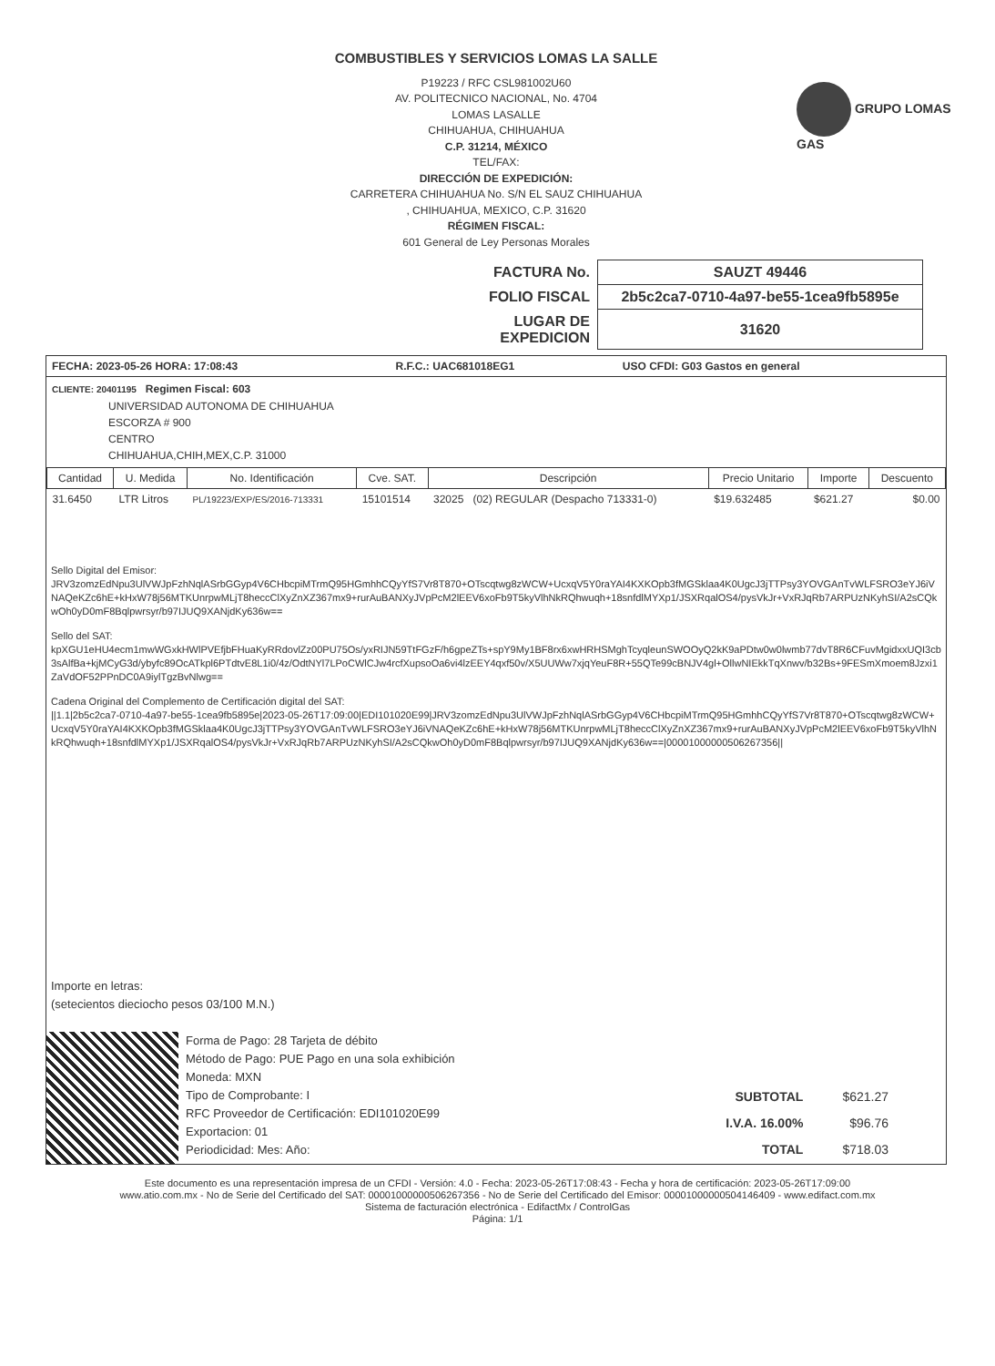COMBUSTIBLES Y SERVICIOS LOMAS LA SALLE
P19223 / RFC CSL981002U60
AV. POLITECNICO NACIONAL, No. 4704
LOMAS LASALLE
CHIHUAHUA, CHIHUAHUA
C.P. 31214, MÉXICO
TEL/FAX:
DIRECCIÓN DE EXPEDICIÓN:
CARRETERA CHIHUAHUA No. S/N EL SAUZ CHIHUAHUA
, CHIHUAHUA, MEXICO, C.P. 31620
RÉGIMEN FISCAL:
601 General de Ley Personas Morales
GRUPO LOMAS GAS
| FACTURA No. | SAUZT 49446 |
| FOLIO FISCAL | 2b5c2ca7-0710-4a97-be55-1cea9fb5895e |
| LUGAR DE EXPEDICION | 31620 |
| FECHA: 2023-05-26 HORA: 17:08:43 | R.F.C.: UAC681018EG1 | USO CFDI: G03 Gastos en general |
CLIENTE: 20401195 Regimen Fiscal: 603
UNIVERSIDAD AUTONOMA DE CHIHUAHUA
ESCORZA # 900
CENTRO
CHIHUAHUA,CHIH,MEX,C.P. 31000
| Cantidad | U. Medida | No. Identificación | Cve. SAT. | Descripción | Precio Unitario | Importe | Descuento |
| --- | --- | --- | --- | --- | --- | --- | --- |
| 31.6450 | LTR Litros | PL/19223/EXP/ES/2016-713331 | 15101514 | 32025 (02) REGULAR (Despacho 713331-0) | $19.632485 | $621.27 | $0.00 |
Sello Digital del Emisor:
JRV3zomzEdNpu3UlVWJpFzhNqlASrbGGyp4V6CHbcpiMTrmQ95HGmhhCQyYfS7Vr8T870+OTscqtwg8zWCW+UcxqV5Y0raYAI4KXKOpb3fMGSklaa4K0UgcJ3jTTPsy3YOVGAnTvWLFSRO3eYJ6iVNAQeKZc6hE+kHxW78j56MTKUnrpwMLjT8heccClXyZnXZ367mx9+rurAuBANXyJVpPcM2lEEV6xoFb9T5kyVlhNkRQhwuqh+18snfdlMYXp1/JSXRqalOS4/pysVkJr+VxRJqRb7ARPUzNKyhSI/A2sCQkwOh0yD0mF8Bqlpwrsyr/b97IJUQ9XANjdKy636w==
Sello del SAT:
kpXGU1eHU4ecm1mwWGxkHWlPVEfjbFHuaKyRRdovlZz00PU75Os/yxRIJN59TtFGzF/h6gpeZTs+spY9My1BF8rx6xwHRHSMghTcyqleunSWOOyQ2kK9aPDtw0w0lwmb77dvT8R6CFuvMgidxxUQI3cb3sAlfBa+kjMCyG3d/ybyfc89OcATkpl6PTdtvE8L1i0/4z/OdtNYl7LPoCWlCJw4rcfXupsoOa6vi4lzEEY4qxf50v/X5UUWw7xjqYeuF8R+55QTe99cBNJV4gl+OllwNIEkkTqXnwv/b32Bs+9FESmXmoem8Jzxi1ZaVdOF52PPnDC0A9iylTgzBvNlwg==
Cadena Original del Complemento de Certificación digital del SAT:
||1.1|2b5c2ca7-0710-4a97-be55-1cea9fb5895e|2023-05-26T17:09:00|EDI101020E99|JRV3zomzEdNpu3UlVWJpFzhNqlASrbGGyp4V6CHbcpiMTrmQ95HGmhhCQyYfS7Vr8T870+OTscqtwg8zWCW+UcxqV5Y0raYAI4KXKOpb3fMGSklaa4K0UgcJ3jTTPsy3YOVGAnTvWLFSRO3eYJ6iVNAQeKZc6hE+kHxW78j56MTKUnrpwMLjT8heccClXyZnXZ367mx9+rurAuBANXyJVpPcM2lEEV6xoFb9T5kyVlhNkRQhwuqh+18snfdlMYXp1/JSXRqalOS4/pysVkJr+VxRJqRb7ARPUzNKyhSI/A2sCQkwOh0yD0mF8Bqlpwrsyr/b97IJUQ9XANjdKy636w==|00001000000506267356||
Importe en letras:
(setecientos dieciocho pesos 03/100 M.N.)
Forma de Pago: 28 Tarjeta de débito
Método de Pago: PUE Pago en una sola exhibición
Moneda: MXN
Tipo de Comprobante: I
RFC Proveedor de Certificación: EDI101020E99
Exportacion: 01
Periodicidad: Mes: Año:
| SUBTOTAL | $621.27 |
| I.V.A. 16.00% | $96.76 |
| TOTAL | $718.03 |
Este documento es una representación impresa de un CFDI - Versión: 4.0 - Fecha: 2023-05-26T17:08:43 - Fecha y hora de certificación: 2023-05-26T17:09:00
www.atio.com.mx - No de Serie del Certificado del SAT: 00001000000506267356 - No de Serie del Certificado del Emisor: 00001000000504146409 - www.edifact.com.mx
Sistema de facturación electrónica - EdifactMx / ControlGas
Página: 1/1